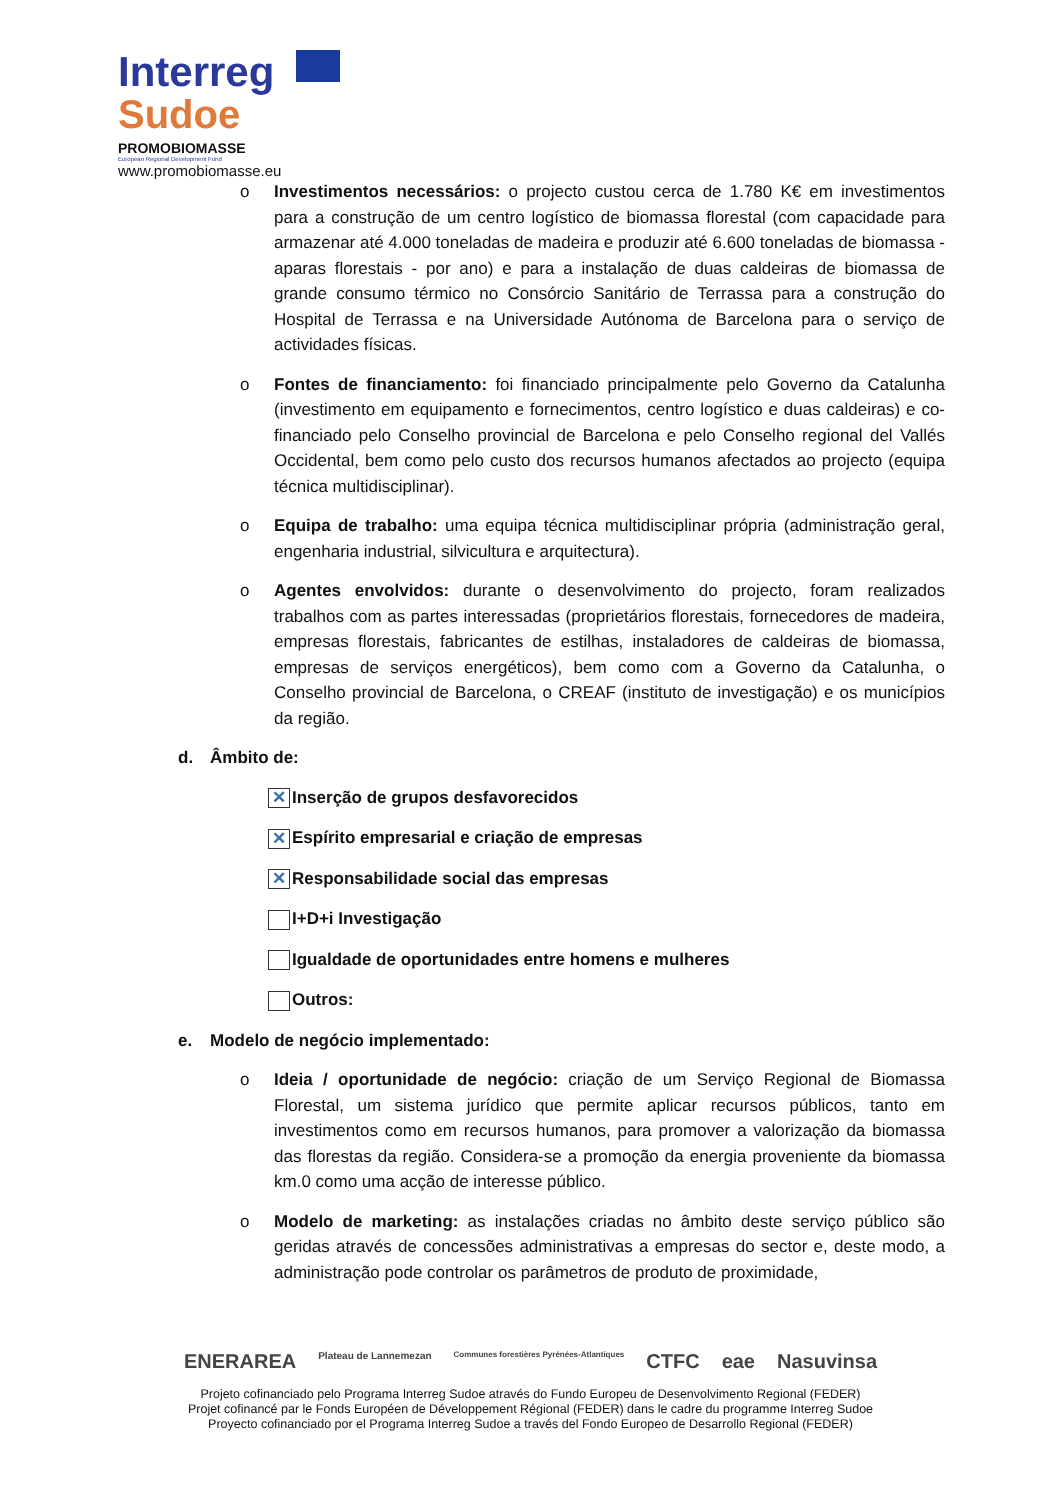Interreg
Sudoe
PROMOBIOMASSE
European Regional Development Fund
www.promobiomasse.eu
o Investimentos necessários: o projecto custou cerca de 1.780 K€ em investimentos para a construção de um centro logístico de biomassa florestal (com capacidade para armazenar até 4.000 toneladas de madeira e produzir até 6.600 toneladas de biomassa - aparas florestais - por ano) e para a instalação de duas caldeiras de biomassa de grande consumo térmico no Consórcio Sanitário de Terrassa para a construção do Hospital de Terrassa e na Universidade Autónoma de Barcelona para o serviço de actividades físicas.
o Fontes de financiamento: foi financiado principalmente pelo Governo da Catalunha (investimento em equipamento e fornecimentos, centro logístico e duas caldeiras) e co-financiado pelo Conselho provincial de Barcelona e pelo Conselho regional del Vallés Occidental, bem como pelo custo dos recursos humanos afectados ao projecto (equipa técnica multidisciplinar).
o Equipa de trabalho: uma equipa técnica multidisciplinar própria (administração geral, engenharia industrial, silvicultura e arquitectura).
o Agentes envolvidos: durante o desenvolvimento do projecto, foram realizados trabalhos com as partes interessadas (proprietários florestais, fornecedores de madeira, empresas florestais, fabricantes de estilhas, instaladores de caldeiras de biomassa, empresas de serviços energéticos), bem como com a Governo da Catalunha, o Conselho provincial de Barcelona, o CREAF (instituto de investigação) e os municípios da região.
d. Âmbito de:
✕ Inserção de grupos desfavorecidos
✕ Espírito empresarial e criação de empresas
✕ Responsabilidade social das empresas
I+D+i Investigação
Igualdade de oportunidades entre homens e mulheres
Outros:
e. Modelo de negócio implementado:
o Ideia / oportunidade de negócio: criação de um Serviço Regional de Biomassa Florestal, um sistema jurídico que permite aplicar recursos públicos, tanto em investimentos como em recursos humanos, para promover a valorização da biomassa das florestas da região. Considera-se a promoção da energia proveniente da biomassa km.0 como uma acção de interesse público.
o Modelo de marketing: as instalações criadas no âmbito deste serviço público são geridas através de concessões administrativas a empresas do sector e, deste modo, a administração pode controlar os parâmetros de produto de proximidade,
ENERAREA Plateau de Lannemezan Communes forestières Pyrénées-Atlantiques CTFC eae Nasuvinsa
Projeto cofinanciado pelo Programa Interreg Sudoe através do Fundo Europeu de Desenvolvimento Regional (FEDER)
Projet cofinancé par le Fonds Européen de Développement Régional (FEDER) dans le cadre du programme Interreg Sudoe
Proyecto cofinanciado por el Programa Interreg Sudoe a través del Fondo Europeo de Desarrollo Regional (FEDER)